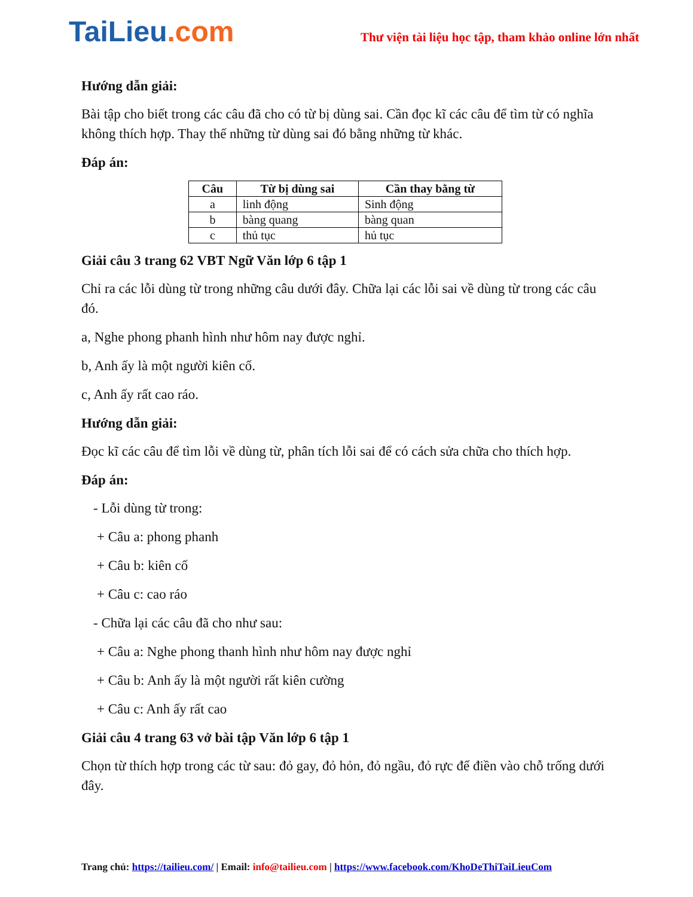TaiLieu.com
Thư viện tài liệu học tập, tham khảo online lớn nhất
Hướng dẫn giải:
Bài tập cho biết trong các câu đã cho có từ bị dùng sai. Cần đọc kĩ các câu để tìm từ có nghĩa không thích hợp. Thay thế những từ dùng sai đó bằng những từ khác.
Đáp án:
| Câu | Từ bị dùng sai | Cần thay bằng từ |
| --- | --- | --- |
| a | linh động | Sinh động |
| b | bàng quang | bàng quan |
| c | thủ tục | hủ tục |
Giải câu 3 trang 62 VBT Ngữ Văn lớp 6 tập 1
Chỉ ra các lỗi dùng từ trong những câu dưới đây. Chữa lại các lỗi sai về dùng từ trong các câu đó.
a, Nghe phong phanh hình như hôm nay được nghỉ.
b, Anh ấy là một người kiên cố.
c, Anh ấy rất cao ráo.
Hướng dẫn giải:
Đọc kĩ các câu để tìm lỗi về dùng từ, phân tích lỗi sai để có cách sửa chữa cho thích hợp.
Đáp án:
- Lỗi dùng từ trong:
+ Câu a: phong phanh
+ Câu b: kiên cố
+ Câu c: cao ráo
- Chữa lại các câu đã cho như sau:
+ Câu a: Nghe phong thanh hình như hôm nay được nghỉ
+ Câu b: Anh ấy là một người rất kiên cường
+ Câu c: Anh ấy rất cao
Giải câu 4 trang 63 vở bài tập Văn lớp 6 tập 1
Chọn từ thích hợp trong các từ sau: đỏ gay, đỏ hỏn, đỏ ngầu, đỏ rực để điền vào chỗ trống dưới đây.
Trang chủ: https://tailieu.com/ | Email: info@tailieu.com | https://www.facebook.com/KhoDeThiTaiLieuCom